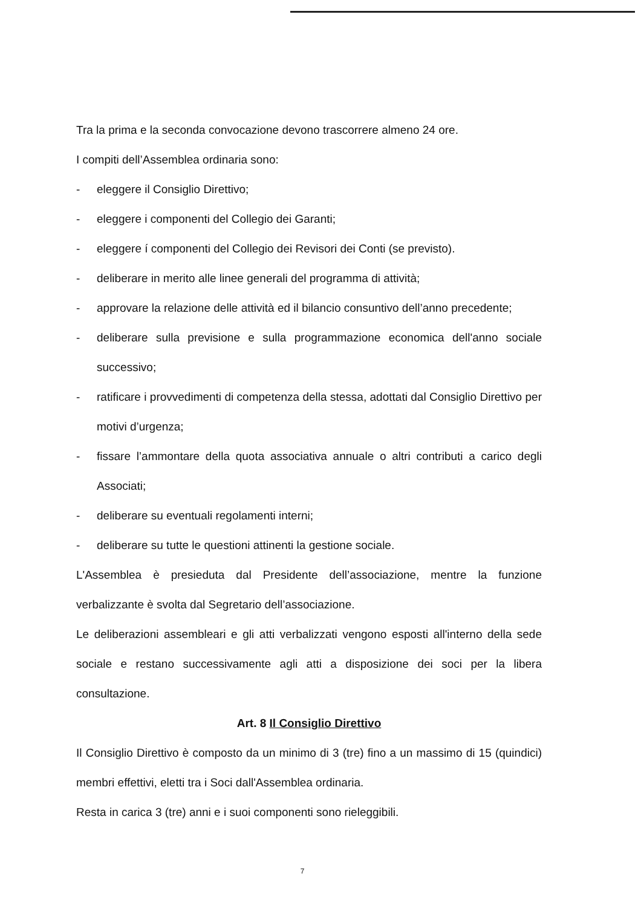Tra la prima e la seconda convocazione devono trascorrere almeno 24 ore.
I compiti dell’Assemblea ordinaria sono:
- eleggere il Consiglio Direttivo;
- eleggere i componenti del Collegio dei Garanti;
- eleggere í componenti del Collegio dei Revisori dei Conti (se previsto).
- deliberare in merito alle linee generali del programma di attività;
- approvare la relazione delle attività ed il bilancio consuntivo dell’anno precedente;
- deliberare sulla previsione e sulla programmazione economica dell'anno sociale successivo;
- ratificare i provvedimenti di competenza della stessa, adottati dal Consiglio Direttivo per motivi d’urgenza;
- fissare l’ammontare della quota associativa annuale o altri contributi a carico degli Associati;
- deliberare su eventuali regolamenti interni;
- deliberare su tutte le questioni attinenti la gestione sociale.
L'Assemblea è presieduta dal Presidente dell’associazione, mentre la funzione verbalizzante è svolta dal Segretario dell’associazione.
Le deliberazioni assembleari e gli atti verbalizzati vengono esposti all'interno della sede sociale e restano successivamente agli atti a disposizione dei soci per la libera consultazione.
Art. 8 Il Consiglio Direttivo
Il Consiglio Direttivo è composto da un minimo di 3 (tre) fino a un massimo di 15 (quindici) membri effettivi, eletti tra i Soci dall'Assemblea ordinaria.
Resta in carica 3 (tre) anni e i suoi componenti sono rieleggibili.
7